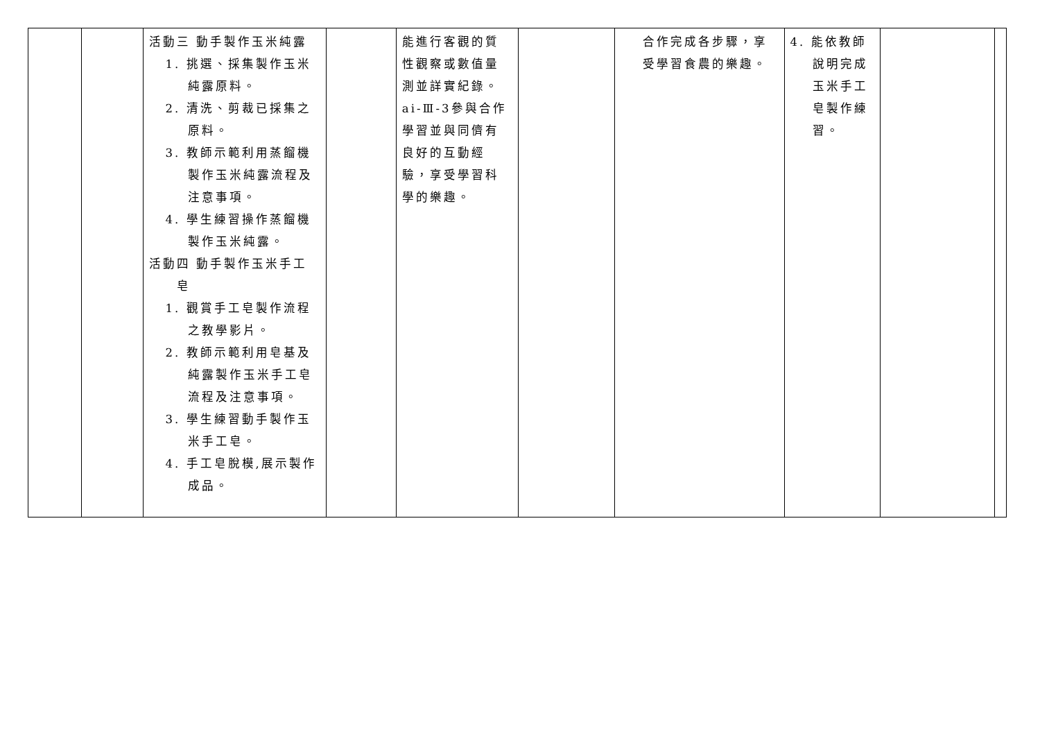| | | 活動三 動手製作玉米純露 1. 挑選、採集製作玉米純露原料。 2. 清洗、剪裁已採集之原料。 3. 教師示範利用蒸餾機製作玉米純露流程及注意事項。 4. 學生練習操作蒸餾機製作玉米純露。 活動四 動手製作玉米手工皂 1. 觀賞手工皂製作流程之教學影片。 2. 教師示範利用皂基及純露製作玉米手工皂流程及注意事項。 3. 學生練習動手製作玉米手工皂。 4. 手工皂脫模,展示製作成品。 | | 能進行客觀的質性觀察或數值量測並詳實紀錄。ai-Ⅲ-3參與合作學習並與同儕有良好的互動經驗，享受學習科學的樂趣。 | | 合作完成各步驟，享受學習食農的樂趣。 | 4. 能依教師說明完成玉米手工皂製作練習。 | | |